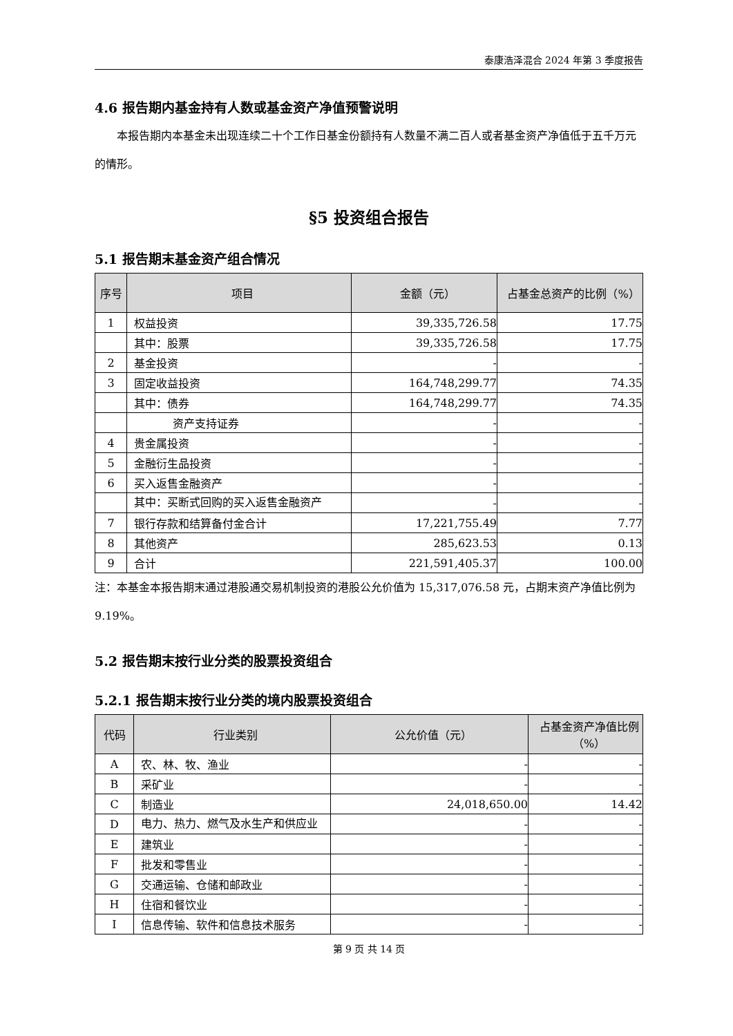泰康浩泽混合 2024 年第 3 季度报告
4.6 报告期内基金持有人数或基金资产净值预警说明
本报告期内本基金未出现连续二十个工作日基金份额持有人数量不满二百人或者基金资产净值低于五千万元的情形。
§5 投资组合报告
5.1 报告期末基金资产组合情况
| 序号 | 项目 | 金额（元） | 占基金总资产的比例（%） |
| --- | --- | --- | --- |
| 1 | 权益投资 | 39,335,726.58 | 17.75 |
| | 其中：股票 | 39,335,726.58 | 17.75 |
| 2 | 基金投资 | - | - |
| 3 | 固定收益投资 | 164,748,299.77 | 74.35 |
| | 其中：债券 | 164,748,299.77 | 74.35 |
| | 资产支持证券 | - | - |
| 4 | 贵金属投资 | - | - |
| 5 | 金融衍生品投资 | - | - |
| 6 | 买入返售金融资产 | - | - |
| | 其中：买断式回购的买入返售金融资产 | - | - |
| 7 | 银行存款和结算备付金合计 | 17,221,755.49 | 7.77 |
| 8 | 其他资产 | 285,623.53 | 0.13 |
| 9 | 合计 | 221,591,405.37 | 100.00 |
注：本基金本报告期末通过港股通交易机制投资的港股公允价值为 15,317,076.58 元，占期末资产净值比例为 9.19%。
5.2 报告期末按行业分类的股票投资组合
5.2.1 报告期末按行业分类的境内股票投资组合
| 代码 | 行业类别 | 公允价值（元） | 占基金资产净值比例（%） |
| --- | --- | --- | --- |
| A | 农、林、牧、渔业 | - | - |
| B | 采矿业 | - | - |
| C | 制造业 | 24,018,650.00 | 14.42 |
| D | 电力、热力、燃气及水生产和供应业 | - | - |
| E | 建筑业 | - | - |
| F | 批发和零售业 | - | - |
| G | 交通运输、仓储和邮政业 | - | - |
| H | 住宿和餐饮业 | - | - |
| I | 信息传输、软件和信息技术服务 | - | - |
第 9 页 共 14 页